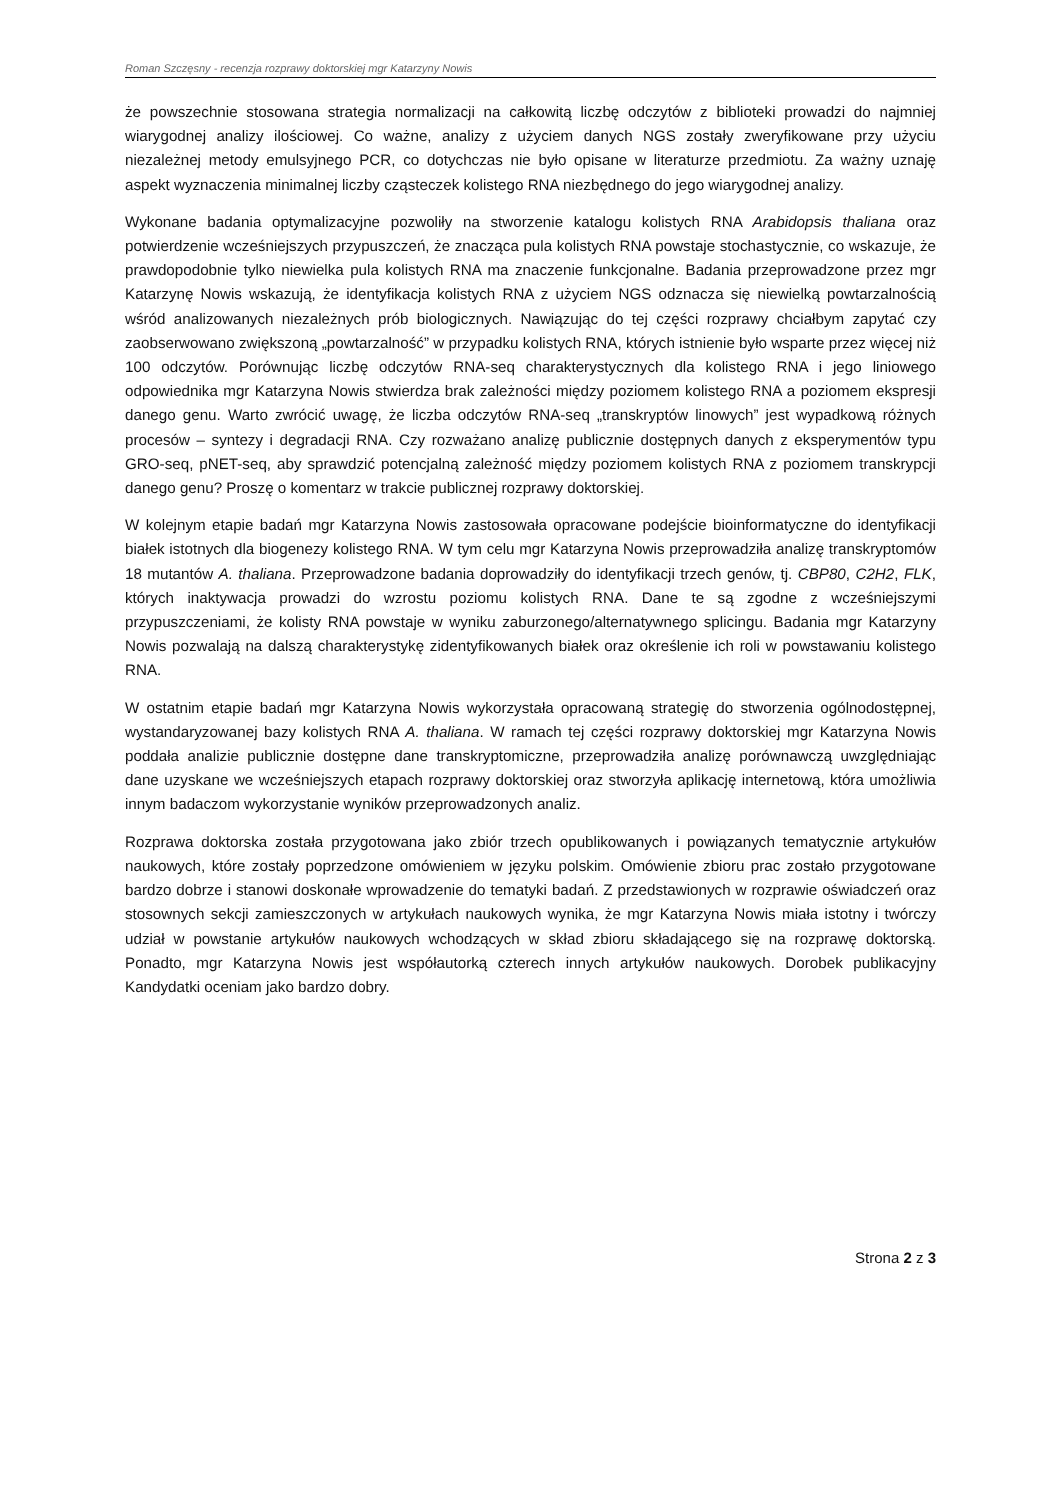Roman Szczęsny - recenzja rozprawy doktorskiej mgr Katarzyny Nowis
że powszechnie stosowana strategia normalizacji na całkowitą liczbę odczytów z biblioteki prowadzi do najmniej wiarygodnej analizy ilościowej. Co ważne, analizy z użyciem danych NGS zostały zweryfikowane przy użyciu niezależnej metody emulsyjnego PCR, co dotychczas nie było opisane w literaturze przedmiotu. Za ważny uznaję aspekt wyznaczenia minimalnej liczby cząsteczek kolistego RNA niezbędnego do jego wiarygodnej analizy.
Wykonane badania optymalizacyjne pozwoliły na stworzenie katalogu kolistych RNA Arabidopsis thaliana oraz potwierdzenie wcześniejszych przypuszczeń, że znacząca pula kolistych RNA powstaje stochastycznie, co wskazuje, że prawdopodobnie tylko niewielka pula kolistych RNA ma znaczenie funkcjonalne. Badania przeprowadzone przez mgr Katarzynę Nowis wskazują, że identyfikacja kolistych RNA z użyciem NGS odznacza się niewielką powtarzalnością wśród analizowanych niezależnych prób biologicznych. Nawiązując do tej części rozprawy chciałbym zapytać czy zaobserwowano zwiększoną „powtarzalność” w przypadku kolistych RNA, których istnienie było wsparte przez więcej niż 100 odczytów. Porównując liczbę odczytów RNA-seq charakterystycznych dla kolistego RNA i jego liniowego odpowiednika mgr Katarzyna Nowis stwierdza brak zależności między poziomem kolistego RNA a poziomem ekspresji danego genu. Warto zwrócić uwagę, że liczba odczytów RNA-seq „transkryptów linowych” jest wypadkową różnych procesów – syntezy i degradacji RNA. Czy rozważano analizę publicznie dostępnych danych z eksperymentów typu GRO-seq, pNET-seq, aby sprawdzić potencjalną zależność między poziomem kolistych RNA z poziomem transkrypcji danego genu? Proszę o komentarz w trakcie publicznej rozprawy doktorskiej.
W kolejnym etapie badań mgr Katarzyna Nowis zastosowała opracowane podejście bioinformatyczne do identyfikacji białek istotnych dla biogenezy kolistego RNA. W tym celu mgr Katarzyna Nowis przeprowadziła analizę transkryptomów 18 mutantów A. thaliana. Przeprowadzone badania doprowadziły do identyfikacji trzech genów, tj. CBP80, C2H2, FLK, których inaktywacja prowadzi do wzrostu poziomu kolistych RNA. Dane te są zgodne z wcześniejszymi przypuszczeniami, że kolisty RNA powstaje w wyniku zaburzonego/alternatywnego splicingu. Badania mgr Katarzyny Nowis pozwalają na dalszą charakterystykę zidentyfikowanych białek oraz określenie ich roli w powstawaniu kolistego RNA.
W ostatnim etapie badań mgr Katarzyna Nowis wykorzystała opracowaną strategię do stworzenia ogólnodostępnej, wystandaryzowanej bazy kolistych RNA A. thaliana. W ramach tej części rozprawy doktorskiej mgr Katarzyna Nowis poddała analizie publicznie dostępne dane transkryptomiczne, przeprowadziła analizę porównawczą uwzględniając dane uzyskane we wcześniejszych etapach rozprawy doktorskiej oraz stworzyła aplikację internetową, która umożliwia innym badaczom wykorzystanie wyników przeprowadzonych analiz.
Rozprawa doktorska została przygotowana jako zbiór trzech opublikowanych i powiązanych tematycznie artykułów naukowych, które zostały poprzedzone omówieniem w języku polskim. Omówienie zbioru prac zostało przygotowane bardzo dobrze i stanowi doskonałe wprowadzenie do tematyki badań. Z przedstawionych w rozprawie oświadczeń oraz stosownych sekcji zamieszczonych w artykułach naukowych wynika, że mgr Katarzyna Nowis miała istotny i twórczy udział w powstanie artykułów naukowych wchodzących w skład zbioru składającego się na rozprawę doktorską. Ponadto, mgr Katarzyna Nowis jest współautorką czterech innych artykułów naukowych. Dorobek publikacyjny Kandydatki oceniam jako bardzo dobry.
Strona 2 z 3